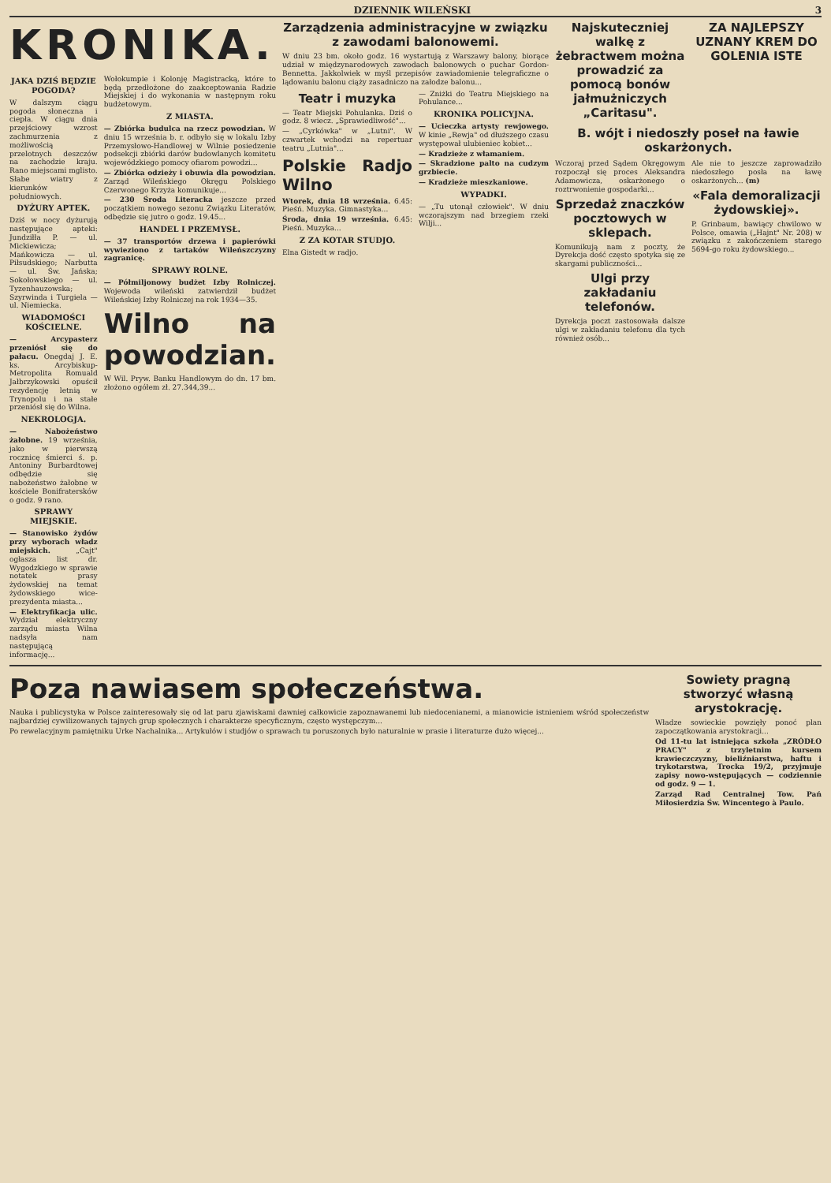DZIENNIK WILEŃSKI 3
KRONIKA.
JAKA DZIŚ BĘDZIE POGODA?
W dalszym ciągu pogoda słoneczna i ciepła. W ciągu dnia przejściowy wzrost zachmurzenia z możliwością przelotnych deszczów na zachodzie kraju. Rano miejscami mglisto. Słabe wiatry z kierunków południowych.
DYŻURY APTEK.
Dziś w nocy dyżurują następujące apteki: Jundziłła P. — ul. Mickiewicza; Mańkowicza — ul. Piłsudskiego; Narbutta — ul. Św. Jańska; Sokołowskiego — ul. Tyzenhauzowska; Szyrwinda i Turgiela — ul. Niemiecka.
WIADOMOŚCI KOŚCIELNE.
— Arcypasterz przeniósł się do pałacu. Onegdaj J. E. ks. Arcybiskup-Metropolita Romuald Jałbrzykowski opuścił rezydencję letnią w Trynopolu i na stałe przeniósł się do Wilna.
NEKROLOGJA.
— Nabożeństwo żałobne. 19 września, jako w pierwszą rocznicę śmierci ś. p. Antoniny Burbardtowej odbędzie się nabożeństwo żałobne w kościele Bonifratersków o godz. 9 rano.
SPRAWY MIEJSKIE.
— Stanowisko żydów przy wyborach władz miejskich. „Cajt" ogłasza list dr. Wygodzkiego w sprawie notatek prasy żydowskiej na temat żydowskiego wice-prezydenta miasta...
— Elektryfikacja ulic. Wydział elektryczny zarządu miasta Wilna nadsyła nam następującą informację...
Wołokumpie i Kolonję Magistracką, które to będą przedłożone do zaakceptowania Radzie Miejskiej i do wykonania w następnym roku budżetowym.
Z MIASTA.
— Zbiórka budulca na rzecz powodzian. W dniu 15 września b. r. odbyło się w lokalu Izby Przemysłowo-Handlowej w Wilnie posiedzenie podsekcji zbiórki darów budowlanych komitetu wojewódzkiego pomocy ofiarom powodzi...
— Zbiórka odzieży i obuwia dla powodzian. Zarząd Wileńskiego Okręgu Polskiego Czerwonego Krzyża komunikuje...
— 230 Środa Literacka jeszcze przed początkiem nowego sezonu Związku Literatów, odbędzie się jutro o godz. 19.45...
HANDEL I PRZEMYSŁ.
— 37 transportów drzewa i papierówki wywieziono z tartaków Wileńszczyzny zagranicę.
SPRAWY ROLNE.
— Półmiljonowy budżet Izby Rolniczej. Wojewoda wileński zatwierdził budżet Wileńskiej Izby Rolniczej na rok 1934—35.
Wilno na powodzian.
W Wil. Pryw. Banku Handlowym do dn. 17 bm. złożono ogółem zł. 27.344,39...
Zarządzenia administracyjne w związku z zawodami balonowemi.
W dniu 23 bm. około godz. 16 wystartują z Warszawy balony, biorące udział w międzynarodowych zawodach balonowych o puchar Gordon-Bennetta. Jakkolwiek w myśl przepisów zawiadomienie telegraficzne o lądowaniu balonu ciąży zasadniczo na załodze balonu...
Teatr i muzyka
— Teatr Miejski Pohulanka. Dziś o godz. 8 wiecz. „Sprawiedliwość"...
— „Cyrkówka" w „Lutni". W czwartek wchodzi na repertuar teatru „Lutnia"...
Polskie Radjo Wilno
Wtorek, dnia 18 września. 6.45: Pieśń. Muzyka. Gimnastyka...
Środa, dnia 19 września. 6.45: Pieśń. Muzyka...
Z ZA KOTAR STUDJO.
Elna Gistedt w radjo.
— Zniżki do Teatru Miejskiego na Pohulance...
KRONIKA POLICYJNA.
— Ucieczka artysty rewjowego. W kinie „Rewja" od dłuższego czasu występował ulubieniec kobiet...
— Kradzieże z włamaniem.
— Skradzione palto na cudzym grzbiecie.
— Kradzieże mieszkaniowe.
WYPADKI.
— „Tu utonął człowiek". W dniu wczorajszym nad brzegiem rzeki Wilji...
Najskuteczniej walkę z żebractwem można prowadzić za pomocą bonów jałmużniczych „Caritasu".
ZA NAJLEPSZY UZNANY KREM DO GOLENIA ISTE
B. wójt i niedoszły poseł na ławie oskarżonych.
Wczoraj przed Sądem Okręgowym rozpoczął się proces Aleksandra Adamowicza, oskarżonego o roztrwonienie gospodarki...
Sprzedaż znaczków pocztowych w sklepach.
Komunikują nam z poczty, że Dyrekcja dość często spotyka się ze skargami publiczności...
Ulgi przy zakładaniu telefonów.
Dyrekcja poczt zastosowała dalsze ulgi w zakładaniu telefonu dla tych również osób...
Ale nie to jeszcze zaprowadziło niedoszłego posła na ławę oskarżonych... (m)
«Fala demoralizacji żydowskiej».
P. Grinbaum, bawiący chwilowo w Polsce, omawia („Hajnt" Nr. 208) w związku z zakończeniem starego 5694-go roku żydowskiego...
Poza nawiasem społeczeństwa.
Nauka i publicystyka w Polsce zainteresowały się od lat paru zjawiskami dawniej całkowicie zapoznawanemi lub niedocenianemi, a mianowicie istnieniem wśród społeczeństw najbardziej cywilizowanych tajnych grup społecznych i charakterze specyficznym, często występczym...
Po rewelacyjnym pamiętniku Urke Nachalnika... Artykułów i studjów o sprawach tu poruszonych było naturalnie w prasie i literaturze dużo więcej...
Sowiety pragną stworzyć własną arystokrację.
Władze sowieckie powzięły ponoć plan zapoczątkowania arystokracji...
Od 11-tu lat istniejąca szkoła „ZRÓDŁO PRACY" z trzyletnim kursem krawieczczyzny, bieliźniarstwa, haftu i trykotarstwa, Trocka 19/2, przyjmuje zapisy nowo-wstępujących — codziennie od godz. 9 — 1.
Zarząd Rad Centralnej Tow. Pań Miłosierdzia Św. Wincentego à Paulo.